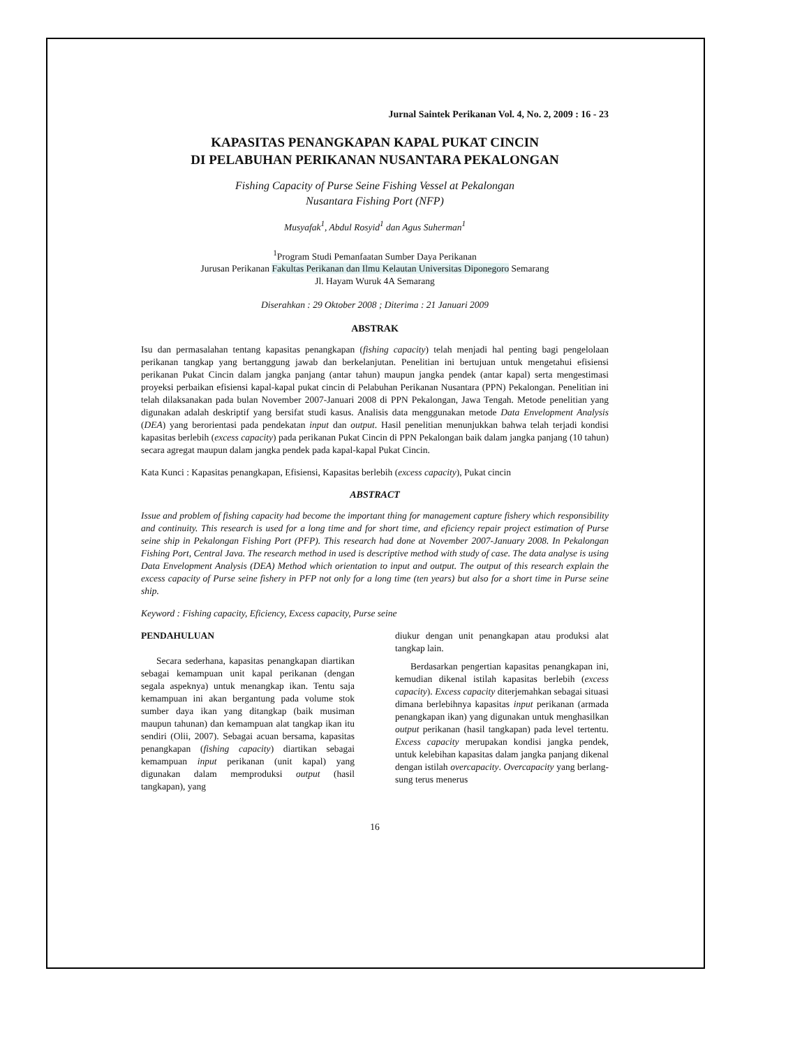Jurnal Saintek Perikanan Vol. 4, No. 2, 2009 : 16 - 23
KAPASITAS PENANGKAPAN KAPAL PUKAT CINCIN
DI PELABUHAN PERIKANAN NUSANTARA PEKALONGAN
Fishing Capacity of Purse Seine Fishing Vessel at Pekalongan
Nusantara Fishing Port (NFP)
Musyafak<sup>1</sup>, Abdul Rosyid<sup>1</sup> dan Agus Suherman<sup>1</sup>
<sup>1</sup> Program Studi Pemanfaatan Sumber Daya Perikanan
Jurusan Perikanan Fakultas Perikanan dan Ilmu Kelautan Universitas Diponegoro Semarang
Jl. Hayam Wuruk 4A Semarang
Diserahkan : 29 Oktober 2008 ; Diterima : 21 Januari 2009
ABSTRAK
Isu dan permasalahan tentang kapasitas penangkapan (fishing capacity) telah menjadi hal penting bagi pengelolaan perikanan tangkap yang bertanggung jawab dan berkelanjutan. Penelitian ini bertujuan untuk mengetahui efisiensi perikanan Pukat Cincin dalam jangka panjang (antar tahun) maupun jangka pendek (antar kapal) serta mengestimasi proyeksi perbaikan efisiensi kapal-kapal pukat cincin di Pelabuhan Perikanan Nusantara (PPN) Pekalongan. Penelitian ini telah dilaksanakan pada bulan November 2007-Januari 2008 di PPN Pekalongan, Jawa Tengah. Metode penelitian yang digunakan adalah deskriptif yang bersifat studi kasus. Analisis data menggunakan metode Data Envelopment Analysis (DEA) yang berorientasi pada pendekatan input dan output. Hasil penelitian menunjukkan bahwa telah terjadi kondisi kapasitas berlebih (excess capacity) pada perikanan Pukat Cincin di PPN Pekalongan baik dalam jangka panjang (10 tahun) secara agregat maupun dalam jangka pendek pada kapal-kapal Pukat Cincin.
Kata Kunci : Kapasitas penangkapan, Efisiensi, Kapasitas berlebih (excess capacity), Pukat cincin
ABSTRACT
Issue and problem of fishing capacity had become the important thing for management capture fishery which responsibility and continuity. This research is used for a long time and for short time, and eficiency repair project estimation of Purse seine ship in Pekalongan Fishing Port (PFP). This research had done at November 2007-January 2008. In Pekalongan Fishing Port, Central Java. The research method in used is descriptive method with study of case. The data analyse is using Data Envelopment Analysis (DEA) Method which orientation to input and output. The output of this research explain the excess capacity of Purse seine fishery in PFP not only for a long time (ten years) but also for a short time in Purse seine ship.
Keyword : Fishing capacity, Eficiency, Excess capacity, Purse seine
PENDAHULUAN
Secara sederhana, kapasitas penangkapan diartikan sebagai kemampuan unit kapal perikanan (dengan segala aspeknya) untuk menangkap ikan. Tentu saja kemampuan ini akan bergantung pada volume stok sumber daya ikan yang ditangkap (baik musiman maupun tahunan) dan kemampuan alat tangkap ikan itu sendiri (Olii, 2007). Sebagai acuan bersama, kapasitas penangkapan (fishing capacity) diartikan sebagai kemampuan input perikanan (unit kapal) yang digunakan dalam memproduksi output (hasil tangkapan), yang
diukur dengan unit penangkapan atau produksi alat tangkap lain.
Berdasarkan pengertian kapasitas penangkapan ini, kemudian dikenal istilah kapasitas berlebih (excess capacity). Excess capacity diterjemahkan sebagai situasi dimana berlebihnya kapasitas input perikanan (armada penangkapan ikan) yang digunakan untuk menghasilkan output perikanan (hasil tangkapan) pada level tertentu. Excess capacity merupakan kondisi jangka pendek, untuk kelebihan kapasitas dalam jangka panjang dikenal dengan istilah overcapacity. Overcapacity yang berlang-sung terus menerus
16